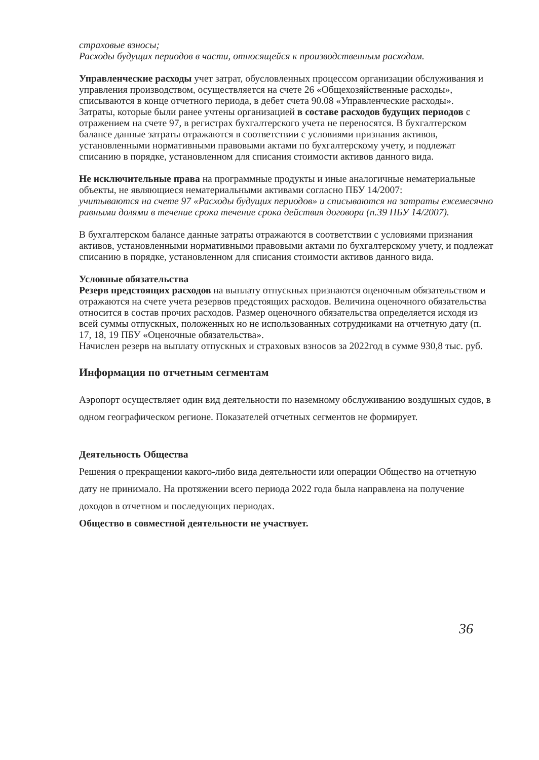страховые взносы;
Расходы будущих периодов в части, относящейся к производственным расходам.
Управленческие расходы учет затрат, обусловленных процессом организации обслуживания и управления производством, осуществляется на счете 26 «Общехозяйственные расходы», списываются в конце отчетного периода, в дебет счета 90.08 «Управленческие расходы».
Затраты, которые были ранее учтены организацией в составе расходов будущих периодов с отражением на счете 97, в регистрах бухгалтерского учета не переносятся. В бухгалтерском балансе данные затраты отражаются в соответствии с условиями признания активов, установленными нормативными правовыми актами по бухгалтерскому учету, и подлежат списанию в порядке, установленном для списания стоимости активов данного вида.
Не исключительные права на программные продукты и иные аналогичные нематериальные объекты, не являющиеся нематериальными активами согласно ПБУ 14/2007:
учитываются на счете 97 «Расходы будущих периодов» и списываются на затраты ежемесячно равными долями в течение срока течение срока действия договора (п.39 ПБУ 14/2007).
В бухгалтерском балансе данные затраты отражаются в соответствии с условиями признания активов, установленными нормативными правовыми актами по бухгалтерскому учету, и подлежат списанию в порядке, установленном для списания стоимости активов данного вида.
Условные обязательства
Резерв предстоящих расходов на выплату отпускных признаются оценочным обязательством и отражаются на счете учета резервов предстоящих расходов. Величина оценочного обязательства относится в состав прочих расходов. Размер оценочного обязательства определяется исходя из всей суммы отпускных, положенных но не использованных сотрудниками на отчетную дату (п. 17, 18, 19 ПБУ «Оценочные обязательства».
Начислен резерв на выплату отпускных и страховых взносов за 2022год в сумме 930,8 тыс. руб.
Информация по отчетным сегментам
Аэропорт осуществляет один вид деятельности по наземному обслуживанию воздушных судов, в одном географическом регионе. Показателей отчетных сегментов не формирует.
Деятельность Общества
Решения о прекращении какого-либо вида деятельности или операции Общество на отчетную дату не принимало. На протяжении всего периода 2022 года была направлена на получение доходов в отчетном и последующих периодах.
Общество в совместной деятельности не участвует.
36